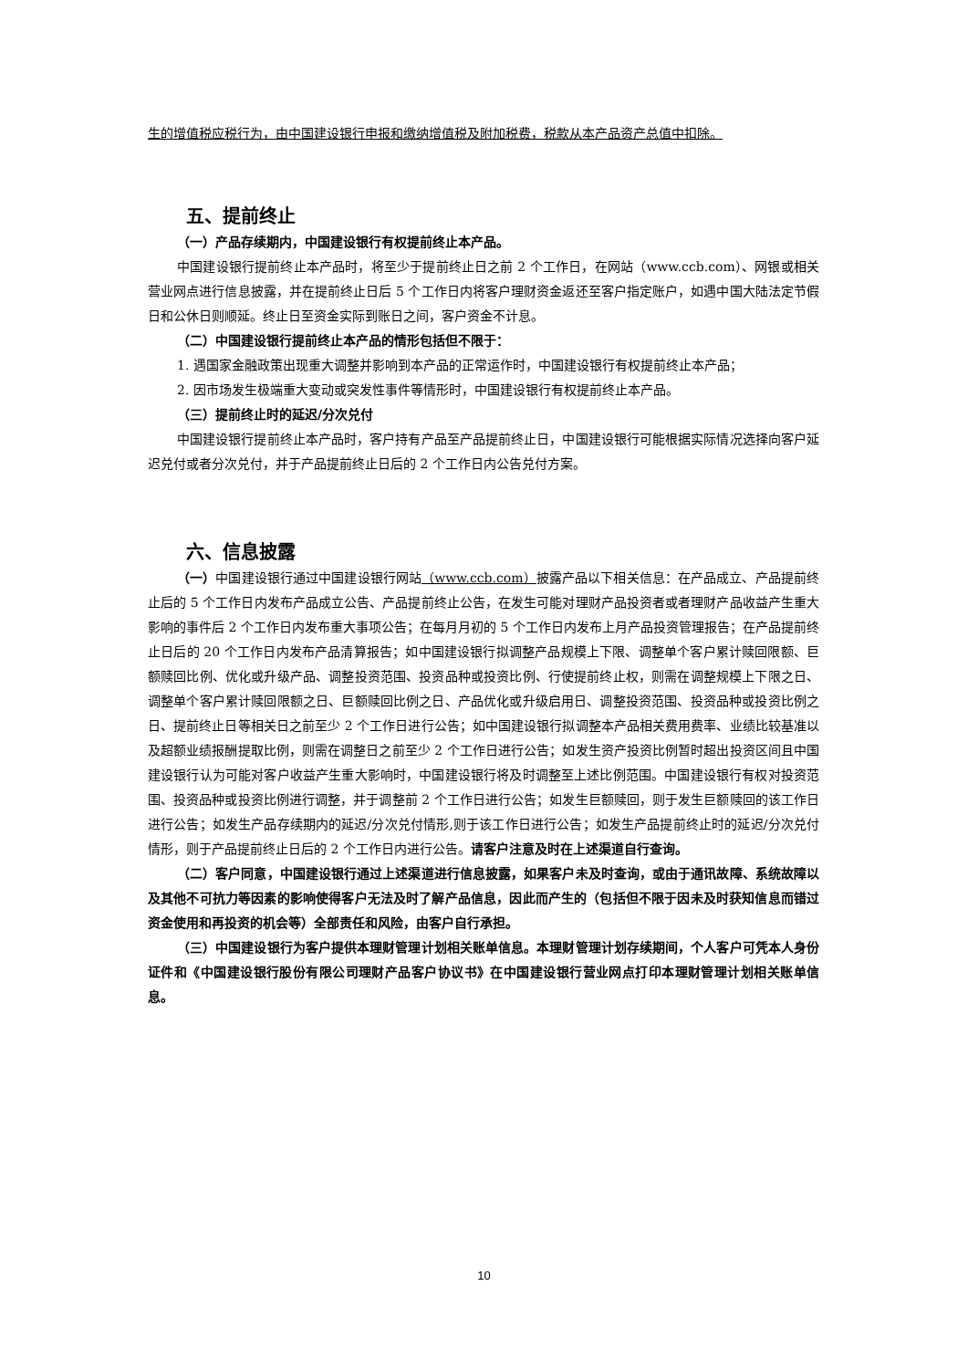生的增值税应税行为，由中国建设银行申报和缴纳增值税及附加税费，税款从本产品资产总值中扣除。
五、提前终止
（一）产品存续期内，中国建设银行有权提前终止本产品。
中国建设银行提前终止本产品时，将至少于提前终止日之前 2 个工作日，在网站（www.ccb.com）、网银或相关营业网点进行信息披露，并在提前终止日后 5 个工作日内将客户理财资金返还至客户指定账户，如遇中国大陆法定节假日和公休日则顺延。终止日至资金实际到账日之间，客户资金不计息。
（二）中国建设银行提前终止本产品的情形包括但不限于：
1. 遇国家金融政策出现重大调整并影响到本产品的正常运作时，中国建设银行有权提前终止本产品；
2. 因市场发生极端重大变动或突发性事件等情形时，中国建设银行有权提前终止本产品。
（三）提前终止时的延迟/分次兑付
中国建设银行提前终止本产品时，客户持有产品至产品提前终止日，中国建设银行可能根据实际情况选择向客户延迟兑付或者分次兑付，并于产品提前终止日后的 2 个工作日内公告兑付方案。
六、信息披露
（一）中国建设银行通过中国建设银行网站（www.ccb.com）披露产品以下相关信息：在产品成立、产品提前终止后的 5 个工作日内发布产品成立公告、产品提前终止公告，在发生可能对理财产品投资者或者理财产品收益产生重大影响的事件后 2 个工作日内发布重大事项公告；在每月月初的 5 个工作日内发布上月产品投资管理报告；在产品提前终止日后的 20 个工作日内发布产品清算报告；如中国建设银行拟调整产品规模上下限、调整单个客户累计赎回限额、巨额赎回比例、优化或升级产品、调整投资范围、投资品种或投资比例、行使提前终止权，则需在调整规模上下限之日、调整单个客户累计赎回限额之日、巨额赎回比例之日、产品优化或升级启用日、调整投资范围、投资品种或投资比例之日、提前终止日等相关日之前至少 2 个工作日进行公告；如中国建设银行拟调整本产品相关费用费率、业绩比较基准以及超额业绩报酬提取比例，则需在调整日之前至少 2 个工作日进行公告；如发生资产投资比例暂时超出投资区间且中国建设银行认为可能对客户收益产生重大影响时，中国建设银行将及时调整至上述比例范围。中国建设银行有权对投资范围、投资品种或投资比例进行调整，并于调整前 2 个工作日进行公告；如发生巨额赎回，则于发生巨额赎回的该工作日进行公告；如发生产品存续期内的延迟/分次兑付情形,则于该工作日进行公告；如发生产品提前终止时的延迟/分次兑付情形，则于产品提前终止日后的 2 个工作日内进行公告。请客户注意及时在上述渠道自行查询。
（二）客户同意，中国建设银行通过上述渠道进行信息披露，如果客户未及时查询，或由于通讯故障、系统故障以及其他不可抗力等因素的影响使得客户无法及时了解产品信息，因此而产生的（包括但不限于因未及时获知信息而错过资金使用和再投资的机会等）全部责任和风险，由客户自行承担。
（三）中国建设银行为客户提供本理财管理计划相关账单信息。本理财管理计划存续期间，个人客户可凭本人身份证件和《中国建设银行股份有限公司理财产品客户协议书》在中国建设银行营业网点打印本理财管理计划相关账单信息。
10